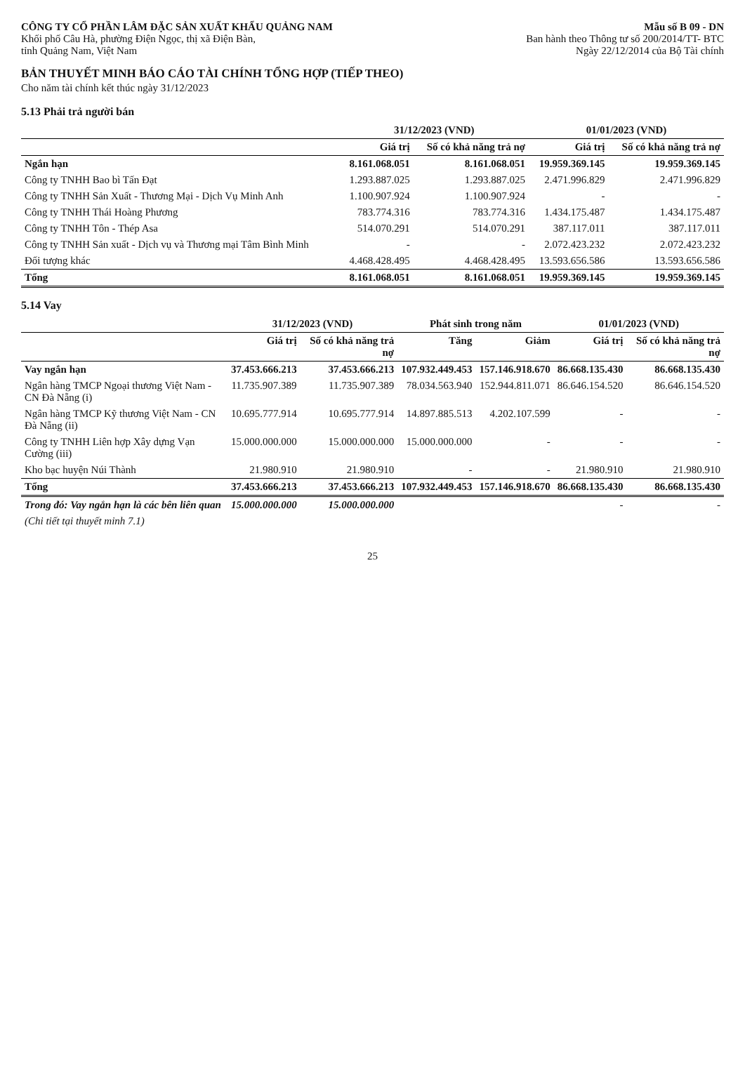CÔNG TY CỔ PHẦN LÂM ĐẶC SẢN XUẤT KHẨU QUẢNG NAM
Khối phố Câu Hà, phường Điện Ngọc, thị xã Điện Bàn,
tỉnh Quảng Nam, Việt Nam
Mẫu số B 09 - DN
Ban hành theo Thông tư số 200/2014/TT- BTC
Ngày 22/12/2014 của Bộ Tài chính
BẢN THUYẾT MINH BÁO CÁO TÀI CHÍNH TỔNG HỢP (TIẾP THEO)
Cho năm tài chính kết thúc ngày 31/12/2023
5.13 Phải trả người bán
| | 31/12/2023 (VND) | | 01/01/2023 (VND) | |
| --- | --- | --- | --- | --- |
| | Giá trị | Số có khả năng trả nợ | Giá trị | Số có khả năng trả nợ |
| Ngắn hạn | 8.161.068.051 | 8.161.068.051 | 19.959.369.145 | 19.959.369.145 |
| Công ty TNHH Bao bì Tấn Đạt | 1.293.887.025 | 1.293.887.025 | 2.471.996.829 | 2.471.996.829 |
| Công ty TNHH Sản Xuất - Thương Mại - Dịch Vụ Minh Anh | 1.100.907.924 | 1.100.907.924 | - | - |
| Công ty TNHH Thái Hoàng Phương | 783.774.316 | 783.774.316 | 1.434.175.487 | 1.434.175.487 |
| Công ty TNHH Tôn - Thép Asa | 514.070.291 | 514.070.291 | 387.117.011 | 387.117.011 |
| Công ty TNHH Sản xuất - Dịch vụ và Thương mại Tâm Bình Minh | - | - | 2.072.423.232 | 2.072.423.232 |
| Đối tượng khác | 4.468.428.495 | 4.468.428.495 | 13.593.656.586 | 13.593.656.586 |
| Tổng | 8.161.068.051 | 8.161.068.051 | 19.959.369.145 | 19.959.369.145 |
5.14 Vay
| | 31/12/2023 (VND) | | Phát sinh trong năm | | 01/01/2023 (VND) | |
| --- | --- | --- | --- | --- | --- | --- |
| | Giá trị | Số có khả năng trả nợ | Tăng | Giảm | Giá trị | Số có khả năng trả nợ |
| Vay ngắn hạn | 37.453.666.213 | 37.453.666.213 | 107.932.449.453 | 157.146.918.670 | 86.668.135.430 | 86.668.135.430 |
| Ngân hàng TMCP Ngoại thương Việt Nam - CN Đà Nẵng (i) | 11.735.907.389 | 11.735.907.389 | 78.034.563.940 | 152.944.811.071 | 86.646.154.520 | 86.646.154.520 |
| Ngân hàng TMCP Kỹ thương Việt Nam - CN Đà Nẵng (ii) | 10.695.777.914 | 10.695.777.914 | 14.897.885.513 | 4.202.107.599 | - | - |
| Công ty TNHH Liên hợp Xây dựng Vạn Cường (iii) | 15.000.000.000 | 15.000.000.000 | 15.000.000.000 | - | - | - |
| Kho bạc huyện Núi Thành | 21.980.910 | 21.980.910 | - | - | 21.980.910 | 21.980.910 |
| Tổng | 37.453.666.213 | 37.453.666.213 | 107.932.449.453 | 157.146.918.670 | 86.668.135.430 | 86.668.135.430 |
| Trong đó: Vay ngắn hạn là các bên liên quan | 15.000.000.000 | 15.000.000.000 | | | - | - |
| (Chi tiết tại thuyết minh 7.1) | | | | | | |
25